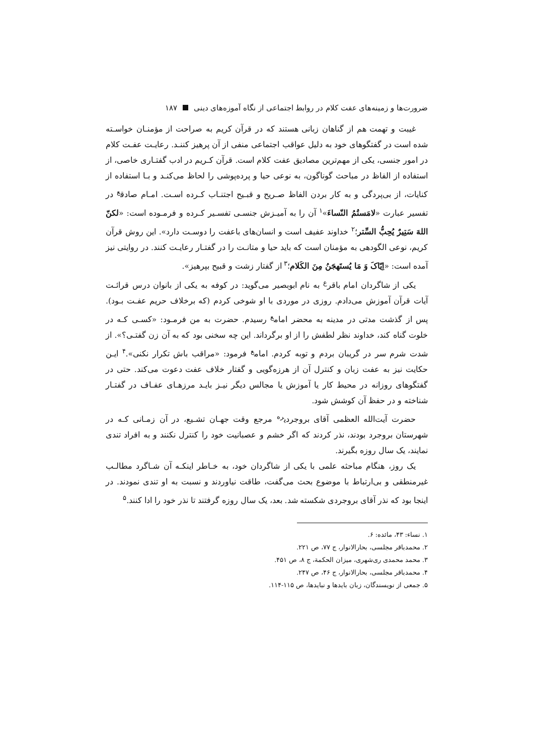ضرورت‌ها و زمینه‌های عفت کلام در روابط اجتماعی از نگاه آموزه‌های دینی ۱۸۷
غیبت و تهمت هم از گناهان زبانی هستند که در قرآن کریم به صراحت از مؤمنـان خواسـته شده است در گفتگوهای خود به دلیل عواقب اجتماعی منفی از آن پرهیز کننـد. رعایـت عفـت کلام در امور جنسی، یکی از مهم‌ترین مصادیق عفت کلام است. قرآن کـریم در ادب گفتـاری خاصی، از استفاده از الفاظ در مباحث گوناگون، به نوعی حیا و پرده‌پوشی را لحاظ می‌کنـد و بـا استفاده از کنایات، از بی‌پردگی و به کار بردن الفاظ صـریح و قبـیح اجتنـاب کـرده اسـت. امـام صادق<sup>ع</sup> در تفسیر عبارت «لامَستُمُ النّساءَ»<sup>۱</sup> آن را به آمیـزش جنسـی تفسـیر کـرده و فرمـوده است: «لکنّ اللهَ سَتِیرٌ یُحِبُّ السِّتر؛<sup>۲</sup> خداوند عفیف است و انسان‌های باعفت را دوسـت دارد». این روش قرآن کریم، نوعی الگودهی به مؤمنان است که باید حیا و متانـت را در گفتـار رعایـت کنند. در روایتی نیز آمده است: «اِیّاکَ وَ مَا یُستَهجَنُ مِنَ الکَلام؛<sup>۳</sup> از گفتار زشت و قبیح بپرهیز».
یکی از شاگردان امام باقر<sup>ع</sup> به نام ابوبصیر می‌گوید: در کوفه به یکی از بانوان درس قرائـت آیات قرآن آموزش می‌دادم. روزی در موردی با او شوخی کردم (که برخلاف حریم عفـت بـود). پس از گذشت مدتی در مدینه به محضر امام<sup>ع</sup> رسیدم. حضرت به من فرمـود: «کسـی کـه در خلوت گناه کند، خداوند نظر لطفش را از او برگرداند. این چه سخنی بود که به آن زن گفتـی؟». از شدت شرم سر در گریبان بردم و توبه کردم. امام<sup>ع</sup> فرمود: «مراقب باش تکرار نکنی».<sup>۴</sup> ایـن حکایت نیز به عفت زبان و کنترل آن از هرزه‌گویی و گفتار خلاف عفت دعوت می‌کند. حتی در گفتگوهای روزانه در محیط کار یا آموزش یا مجالس دیگر نیـز بایـد مرزهـای عفـاف در گفتـار شناخته و در حفظ آن کوشش شود.
حضرت آیت‌الله العظمی آقای بروجردی<sup>ره</sup> مرجع وقت جهـان تشـیع، در آن زمـانی کـه در شهرستان بروجرد بودند، نذر کردند که اگر خشم و عصبانیت خود را کنترل نکنند و به افراد تندی نمایند، یک سال روزه بگیرند.
یک روز، هنگام مباحثه علمی با یکی از شاگردان خود، به خـاطر اینکـه آن شـاگرد مطالـب غیرمنطقی و بی‌ارتباط با موضوع بحث می‌گفت، طاقت نیاوردند و نسبت به او تندی نمودند. در اینجا بود که نذر آقای بروجردی شکسته شد. بعد، یک سال روزه گرفتند تا نذر خود را ادا کنند.<sup>۵</sup>
۱. نساء: ۴۳، مائده: ۶.
۲. محمدباقر مجلسی، بحارالانوار، ج ۷۷، ص ۲۲۱.
۳. محمد محمدی ری‌شهری، میزان الحکمة، ج ۸، ص ۴۵۱.
۴. محمدباقر مجلسی، بحارالانوار، ج ۴۶، ص ۲۴۷.
۵. جمعی از نویسندگان، زبان بایدها و نبایدها، ص ۱۱۵-۱۱۴.